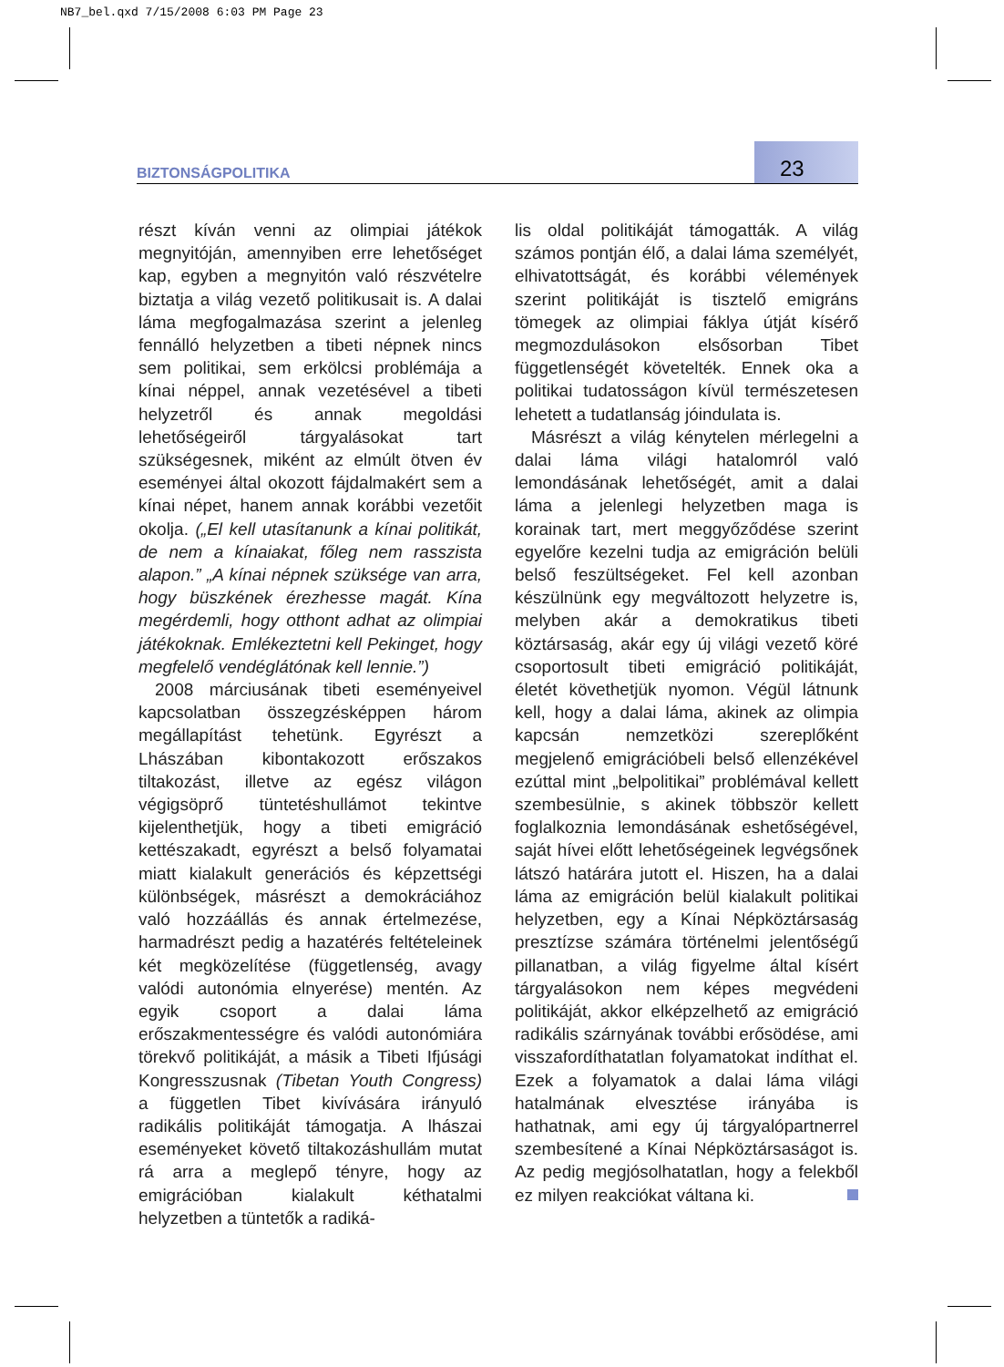NB7_bel.qxd 7/15/2008 6:03 PM Page 23
BIZTONSÁGPOLITIKA 23
részt kíván venni az olimpiai játékok megnyitóján, amennyiben erre lehetőséget kap, egyben a megnyitón való részvételre biztatja a világ vezető politikusait is. A dalai láma megfogalmazása szerint a jelenleg fennálló helyzetben a tibeti népnek nincs sem politikai, sem erkölcsi problémája a kínai néppel, annak vezetésével a tibeti helyzetről és annak megoldási lehetőségeiről tárgyalásokat tart szükségesnek, miként az elmúlt ötven év eseményei által okozott fájdalmakért sem a kínai népet, hanem annak korábbi vezetőit okolja. („El kell utasítanunk a kínai politikát, de nem a kínaiakat, főleg nem rasszista alapon.” „A kínai népnek szüksége van arra, hogy büszkének érezhesse magát. Kína megérdemli, hogy otthont adhat az olimpiai játékoknak. Emlékeztetni kell Pekinget, hogy megfelelő vendéglátónak kell lennie.”)
2008 márciusának tibeti eseményeivel kapcsolatban összegzésképpen három megállapítást tehetünk. Egyrészt a Lhászában kibontakozott erőszakos tiltakozást, illetve az egész világon végigsöprő tüntetéshullámot tekintve kijelenthetjük, hogy a tibeti emigráció kettészakadt, egyrészt a belső folyamatai miatt kialakult generációs és képzettségi különbségek, másrészt a demokráciához való hozzáállás és annak értelmezése, harmadrészt pedig a hazatérés feltételeinek két megközelítése (függetlenség, avagy valódi autonómia elnyerése) mentén. Az egyik csoport a dalai láma erőszakmentességre és valódi autonómiára törekvő politikáját, a másik a Tibeti Ifjúsági Kongresszusnak (Tibetan Youth Congress) a független Tibet kivívására irányuló radikális politikáját támogatja. A lhászai eseményeket követő tiltakozáshullám mutat rá arra a meglepő tényre, hogy az emigrációban kialakult kéthatalmi helyzetben a tüntetők a radiká-
lis oldal politikáját támogatták. A világ számos pontján élő, a dalai láma személyét, elhivatottságát, és korábbi vélemények szerint politikáját is tisztelő emigráns tömegek az olimpiai fáklya útját kísérő megmozdulásokon elsősorban Tibet függetlenségét követelték. Ennek oka a politikai tudatosságon kívül természetesen lehetett a tudatlanság jóindulata is.
Másrészt a világ kénytelen mérlegelni a dalai láma világi hatalomról való lemondásának lehetőségét, amit a dalai láma a jelenlegi helyzetben maga is korainak tart, mert meggyőződése szerint egyelőre kezelni tudja az emigráción belüli belső feszültségeket. Fel kell azonban készülnünk egy megváltozott helyzetre is, melyben akár a demokratikus tibeti köztársaság, akár egy új világi vezető köré csoportosult tibeti emigráció politikáját, életét követhetjük nyomon. Végül látnunk kell, hogy a dalai láma, akinek az olimpia kapcsán nemzetközi szereplőként megjelenő emigrációbeli belső ellenzékével ezúttal mint „belpolitikai” problémával kellett szembesülnie, s akinek többször kellett foglalkoznia lemondásának eshetőségével, saját hívei előtt lehetőségeinek legvégsőnek látszó határára jutott el. Hiszen, ha a dalai láma az emigráción belül kialakult politikai helyzetben, egy a Kínai Népköztársaság presztízse számára történelmi jelentőségű pillanatban, a világ figyelme által kísért tárgyalásokon nem képes megvédeni politikáját, akkor elképzelhető az emigráció radikális szárnyának további erősödése, ami visszafordíthatatlan folyamatokat indíthat el. Ezek a folyamatok a dalai láma világi hatalmának elvesztése irányába is hathatnak, ami egy új tárgyalópartnerrel szembesítené a Kínai Népköztársaságot is. Az pedig megjósolhatatlan, hogy a felekből ez milyen reakciókat váltana ki.